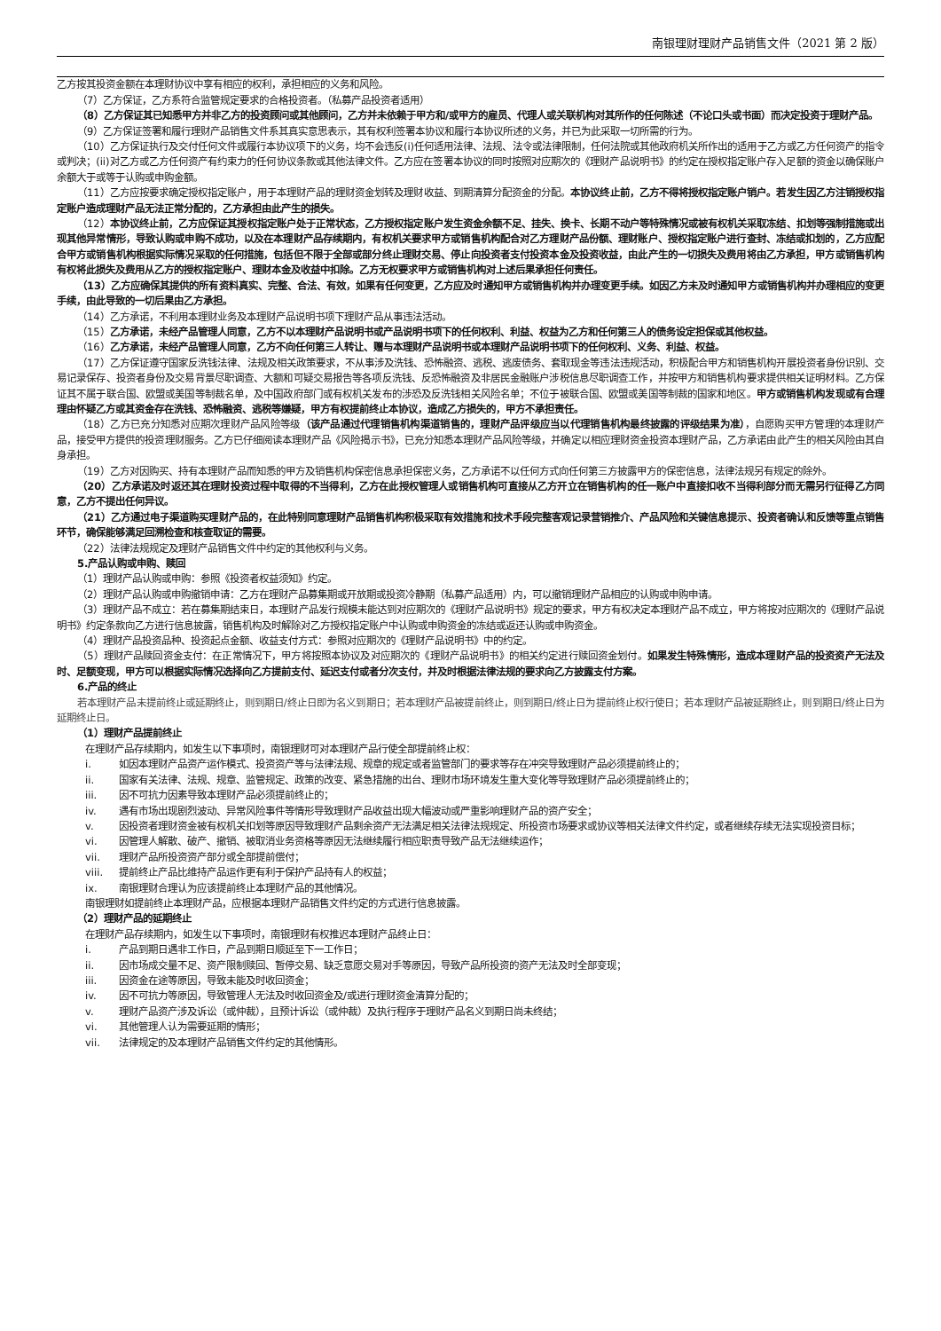南银理财理财产品销售文件（2021 第 2 版）
乙方按其投资金额在本理财协议中享有相应的权利，承担相应的义务和风险。
（7）乙方保证，乙方系符合监管规定要求的合格投资者。（私募产品投资者适用）
（8）乙方保证其已知悉甲方并非乙方的投资顾问或其他顾问，乙方并未依赖于甲方和/或甲方的雇员、代理人或关联机构对其所作的任何陈述（不论口头或书面）而决定投资于理财产品。
（9）乙方保证签署和履行理财产品销售文件系其真实意思表示，其有权利签署本协议和履行本协议所述的义务，并已为此采取一切所需的行为。
（10）乙方保证执行及交付任何文件或履行本协议项下的义务，均不会违反(i)任何适用法律、法规、法令或法律限制，任何法院或其他政府机关所作出的适用于乙方或乙方任何资产的指令或判决；(ii)对乙方或乙方任何资产有约束力的任何协议条款或其他法律文件。乙方应在签署本协议的同时按照对应期次的《理财产品说明书》的约定在授权指定账户存入足额的资金以确保账户余额大于或等于认购或申购金额。
（11）乙方应按要求确定授权指定账户，用于本理财产品的理财资金划转及理财收益、到期清算分配资金的分配。本协议终止前，乙方不得将授权指定账户销户。若发生因乙方注销授权指定账户造成理财产品无法正常分配的，乙方承担由此产生的损失。
（12）本协议终止前，乙方应保证其授权指定账户处于正常状态，乙方授权指定账户发生资金余额不足、挂失、换卡、长期不动户等特殊情况或被有权机关采取冻结、扣划等强制措施或出现其他异常情形，导致认购或申购不成功，以及在本理财产品存续期内，有权机关要求甲方或销售机构配合对乙方理财产品份额、理财账户、授权指定账户进行查封、冻结或扣划的，乙方应配合甲方或销售机构根据实际情况采取的任何措施，包括但不限于全部或部分终止理财交易、停止向投资者支付投资本金及投资收益，由此产生的一切损失及费用将由乙方承担，甲方或销售机构有权将此损失及费用从乙方的授权指定账户、理财本金及收益中扣除。乙方无权要求甲方或销售机构对上述后果承担任何责任。
（13）乙方应确保其提供的所有资料真实、完整、合法、有效，如果有任何变更，乙方应及时通知甲方或销售机构并办理变更手续。如因乙方未及时通知甲方或销售机构并办理相应的变更手续，由此导致的一切后果由乙方承担。
（14）乙方承诺，不利用本理财业务及本理财产品说明书项下理财产品从事违法活动。
（15）乙方承诺，未经产品管理人同意，乙方不以本理财产品说明书或产品说明书项下的任何权利、利益、权益为乙方和任何第三人的债务设定担保或其他权益。
（16）乙方承诺，未经产品管理人同意，乙方不向任何第三人转让、赠与本理财产品说明书或本理财产品说明书项下的任何权利、义务、利益、权益。
（17）乙方保证遵守国家反洗钱法律、法规及相关政策要求，不从事涉及洗钱、恐怖融资、逃税、逃废债务、套取现金等违法违规活动，积极配合甲方和销售机构开展投资者身份识别、交易记录保存、投资者身份及交易背景尽职调查、大额和可疑交易报告等各项反洗钱、反恐怖融资及非居民金融账户涉税信息尽职调查工作，并按甲方和销售机构要求提供相关证明材料。乙方保证其不属于联合国、欧盟或美国等制裁名单，及中国政府部门或有权机关发布的涉恐及反洗钱相关风险名单；不位于被联合国、欧盟或美国等制裁的国家和地区。甲方或销售机构发现或有合理理由怀疑乙方或其资金存在洗钱、恐怖融资、逃税等嫌疑，甲方有权提前终止本协议，造成乙方损失的，甲方不承担责任。
（18）乙方已充分知悉对应期次理财产品风险等级（该产品通过代理销售机构渠道销售的，理财产品评级应当以代理销售机构最终披露的评级结果为准），自愿购买甲方管理的本理财产品，接受甲方提供的投资理财服务。乙方已仔细阅读本理财产品《风险揭示书》，已充分知悉本理财产品风险等级，并确定以相应理财资金投资本理财产品，乙方承诺由此产生的相关风险由其自身承担。
（19）乙方对因购买、持有本理财产品而知悉的甲方及销售机构保密信息承担保密义务，乙方承诺不以任何方式向任何第三方披露甲方的保密信息，法律法规另有规定的除外。
（20）乙方承诺及时返还其在理财投资过程中取得的不当得利，乙方在此授权管理人或销售机构可直接从乙方开立在销售机构的任一账户中直接扣收不当得利部分而无需另行征得乙方同意，乙方不提出任何异议。
（21）乙方通过电子渠道购买理财产品的，在此特别同意理财产品销售机构积极采取有效措施和技术手段完整客观记录营销推介、产品风险和关键信息提示、投资者确认和反馈等重点销售环节，确保能够满足回溯检查和核查取证的需要。
（22）法律法规规定及理财产品销售文件中约定的其他权利与义务。
5.产品认购或申购、赎回
（1）理财产品认购或申购：参照《投资者权益须知》约定。
（2）理财产品认购或申购撤销申请：乙方在理财产品募集期或开放期或投资冷静期（私募产品适用）内，可以撤销理财产品相应的认购或申购申请。
（3）理财产品不成立：若在募集期结束日，本理财产品发行规模未能达到对应期次的《理财产品说明书》规定的要求，甲方有权决定本理财产品不成立，甲方将按对应期次的《理财产品说明书》约定条款向乙方进行信息披露，销售机构及时解除对乙方授权指定账户中认购或申购资金的冻结或返还认购或申购资金。
（4）理财产品投资品种、投资起点金额、收益支付方式：参照对应期次的《理财产品说明书》中的约定。
（5）理财产品赎回资金支付：在正常情况下，甲方将按照本协议及对应期次的《理财产品说明书》的相关约定进行赎回资金划付。如果发生特殊情形，造成本理财产品的投资资产无法及时、足额变现，甲方可以根据实际情况选择向乙方提前支付、延迟支付或者分次支付，并及时根据法律法规的要求向乙方披露支付方案。
6.产品的终止
若本理财产品未提前终止或延期终止，则到期日/终止日即为名义到期日；若本理财产品被提前终止，则到期日/终止日为提前终止权行使日；若本理财产品被延期终止，则到期日/终止日为延期终止日。
（1）理财产品提前终止
在理财产品存续期内，如发生以下事项时，南银理财可对本理财产品行使全部提前终止权：
i. 如因本理财产品资产运作模式、投资资产等与法律法规、规章的规定或者监管部门的要求等存在冲突导致理财产品必须提前终止的；
ii. 国家有关法律、法规、规章、监管规定、政策的改变、紧急措施的出台、理财市场环境发生重大变化等导致理财产品必须提前终止的；
iii. 因不可抗力因素导致本理财产品必须提前终止的；
iv. 遇有市场出现剧烈波动、异常风险事件等情形导致理财产品收益出现大幅波动或严重影响理财产品的资产安全；
v. 因投资者理财资金被有权机关扣划等原因导致理财产品剩余资产无法满足相关法律法规规定、所投资市场要求或协议等相关法律文件约定，或者继续存续无法实现投资目标；
vi. 因管理人解散、破产、撤销、被取消业务资格等原因无法继续履行相应职责导致产品无法继续运作；
vii. 理财产品所投资资产部分或全部提前偿付；
viii. 提前终止产品比维持产品运作更有利于保护产品持有人的权益；
ix. 南银理财合理认为应该提前终止本理财产品的其他情况。
南银理财如提前终止本理财产品，应根据本理财产品销售文件约定的方式进行信息披露。
（2）理财产品的延期终止
在理财产品存续期内，如发生以下事项时，南银理财有权推迟本理财产品终止日：
i. 产品到期日遇非工作日，产品到期日顺延至下一工作日；
ii. 因市场成交量不足、资产限制赎回、暂停交易、缺乏意愿交易对手等原因，导致产品所投资的资产无法及时全部变现；
iii. 因资金在途等原因，导致未能及时收回资金；
iv. 因不可抗力等原因，导致管理人无法及时收回资金及/或进行理财资金清算分配的；
v. 理财产品资产涉及诉讼（或仲裁），且预计诉讼（或仲裁）及执行程序于理财产品名义到期日尚未终结；
vi. 其他管理人认为需要延期的情形；
vii. 法律规定的及本理财产品销售文件约定的其他情形。